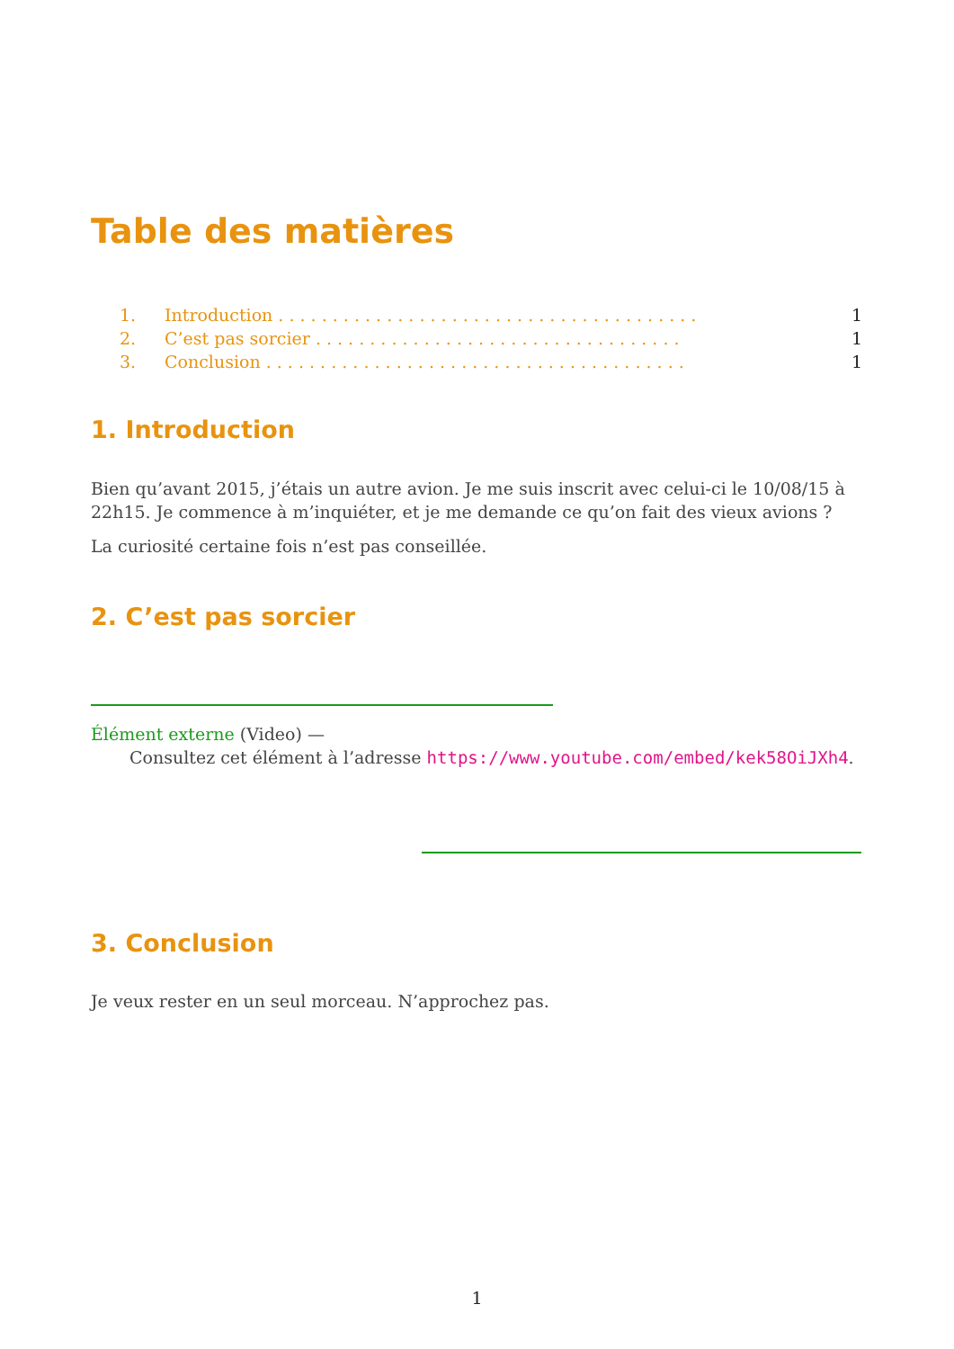Table des matières
1. Introduction . . . . . . . . . . . . . . . . . . . . . . . . . . . . . . . . . . . . . . . 1
2. C’est pas sorcier . . . . . . . . . . . . . . . . . . . . . . . . . . . . . . . . . . 1
3. Conclusion . . . . . . . . . . . . . . . . . . . . . . . . . . . . . . . . . . . . . . . 1
1. Introduction
Bien qu’avant 2015, j’étais un autre avion. Je me suis inscrit avec celui-ci le 10/08/15 à 22h15. Je commence à m’inquiéter, et je me demande ce qu’on fait des vieux avions ?
La curiosité certaine fois n’est pas conseillée.
2. C’est pas sorcier
Élément externe (Video) —
Consultez cet élément à l’adresse https://www.youtube.com/embed/kek58OiJXh4.
3. Conclusion
Je veux rester en un seul morceau. N’approchez pas.
1